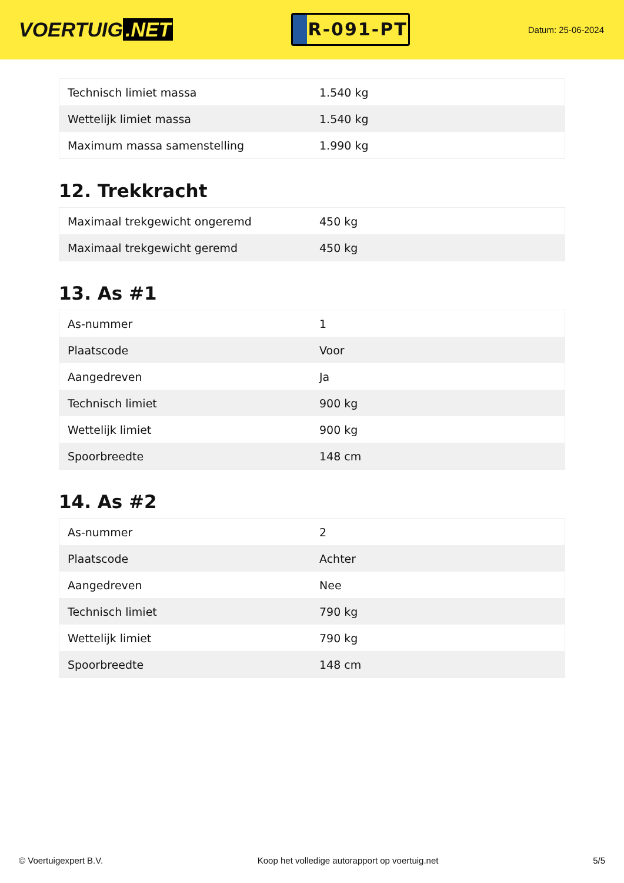VOERTUIG.NET
R-091-PT
Datum: 25-06-2024
| Technisch limiet massa | 1.540 kg |
| Wettelijk limiet massa | 1.540 kg |
| Maximum massa samenstelling | 1.990 kg |
12. Trekkracht
| Maximaal trekgewicht ongeremd | 450 kg |
| Maximaal trekgewicht geremd | 450 kg |
13. As #1
| As-nummer | 1 |
| Plaatscode | Voor |
| Aangedreven | Ja |
| Technisch limiet | 900 kg |
| Wettelijk limiet | 900 kg |
| Spoorbreedte | 148 cm |
14. As #2
| As-nummer | 2 |
| Plaatscode | Achter |
| Aangedreven | Nee |
| Technisch limiet | 790 kg |
| Wettelijk limiet | 790 kg |
| Spoorbreedte | 148 cm |
© Voertuigexpert B.V. Koop het volledige autorapport op voertuig.net 5/5